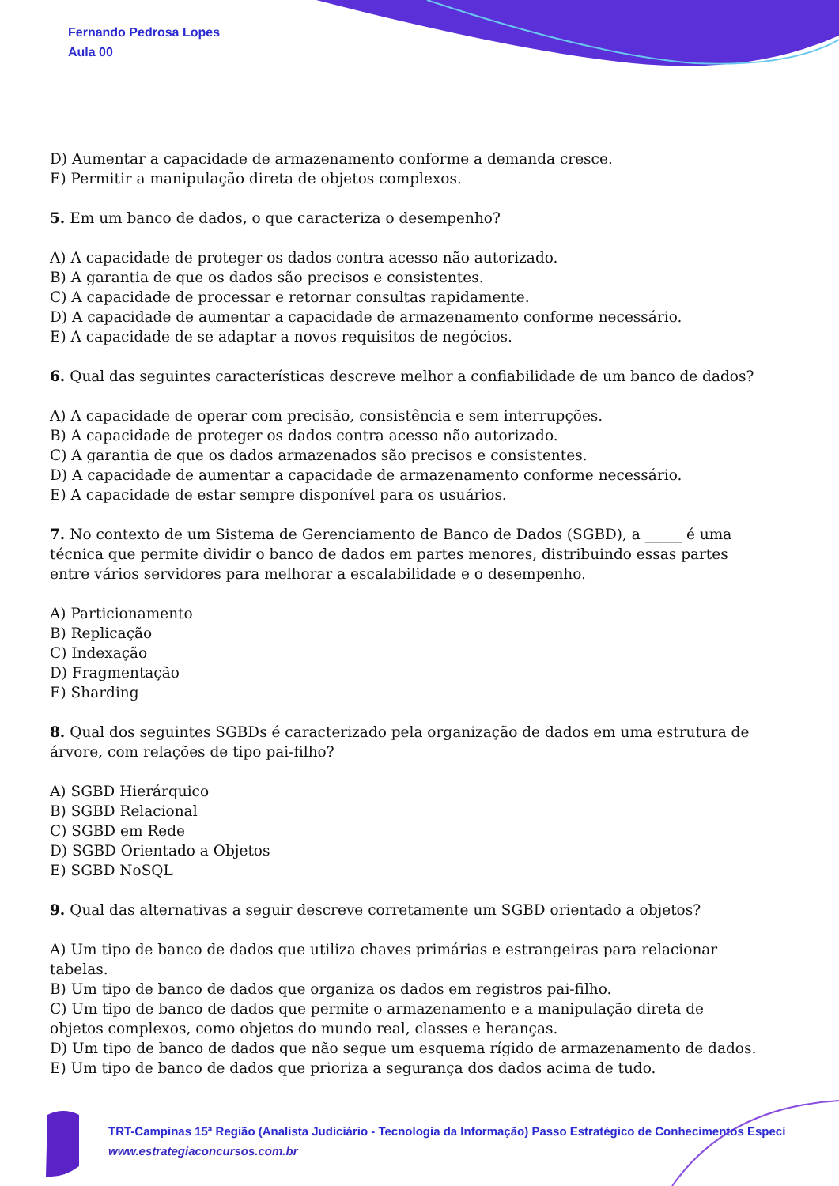Fernando Pedrosa Lopes
Aula 00
D) Aumentar a capacidade de armazenamento conforme a demanda cresce.
E) Permitir a manipulação direta de objetos complexos.
5. Em um banco de dados, o que caracteriza o desempenho?
A) A capacidade de proteger os dados contra acesso não autorizado.
B) A garantia de que os dados são precisos e consistentes.
C) A capacidade de processar e retornar consultas rapidamente.
D) A capacidade de aumentar a capacidade de armazenamento conforme necessário.
E) A capacidade de se adaptar a novos requisitos de negócios.
6. Qual das seguintes características descreve melhor a confiabilidade de um banco de dados?
A) A capacidade de operar com precisão, consistência e sem interrupções.
B) A capacidade de proteger os dados contra acesso não autorizado.
C) A garantia de que os dados armazenados são precisos e consistentes.
D) A capacidade de aumentar a capacidade de armazenamento conforme necessário.
E) A capacidade de estar sempre disponível para os usuários.
7. No contexto de um Sistema de Gerenciamento de Banco de Dados (SGBD), a _____ é uma técnica que permite dividir o banco de dados em partes menores, distribuindo essas partes entre vários servidores para melhorar a escalabilidade e o desempenho.
A) Particionamento
B) Replicação
C) Indexação
D) Fragmentação
E) Sharding
8. Qual dos seguintes SGBDs é caracterizado pela organização de dados em uma estrutura de árvore, com relações de tipo pai-filho?
A) SGBD Hierárquico
B) SGBD Relacional
C) SGBD em Rede
D) SGBD Orientado a Objetos
E) SGBD NoSQL
9. Qual das alternativas a seguir descreve corretamente um SGBD orientado a objetos?
A) Um tipo de banco de dados que utiliza chaves primárias e estrangeiras para relacionar tabelas.
B) Um tipo de banco de dados que organiza os dados em registros pai-filho.
C) Um tipo de banco de dados que permite o armazenamento e a manipulação direta de objetos complexos, como objetos do mundo real, classes e heranças.
D) Um tipo de banco de dados que não segue um esquema rígido de armazenamento de dados.
E) Um tipo de banco de dados que prioriza a segurança dos dados acima de tudo.
TRT-Campinas 15ª Região (Analista Judiciário - Tecnologia da Informação) Passo Estratégico de Conhecimentos Especí
www.estrategiaconcursos.com.br